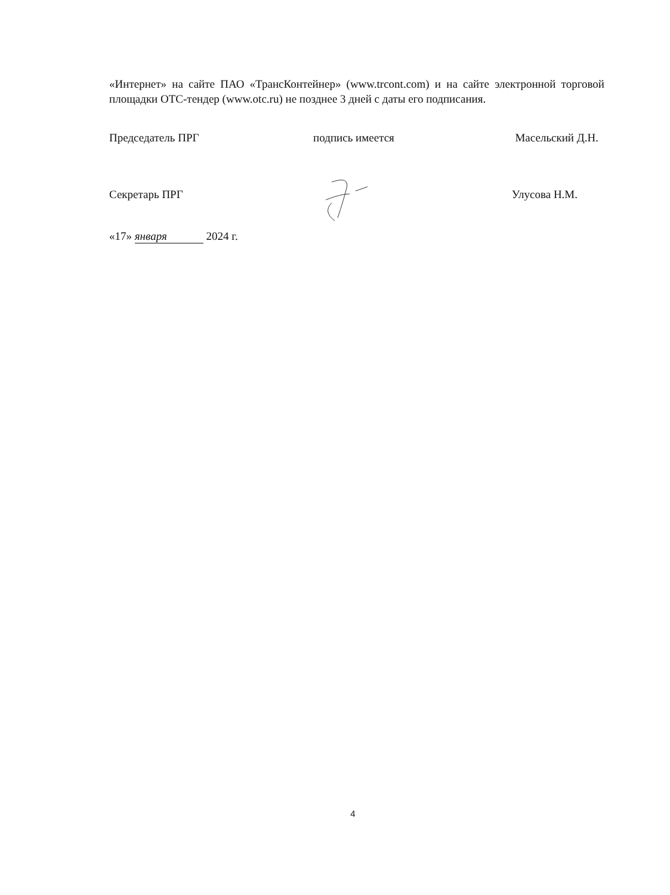«Интернет» на сайте ПАО «ТрансКонтейнер» (www.trcont.com) и на сайте электронной торговой площадки ОТС-тендер (www.otc.ru) не позднее 3 дней с даты его подписания.
Председатель ПРГ подпись имеется Масельский Д.Н.
Секретарь ПРГ Улусова Н.М.
«17» января 2024 г.
4